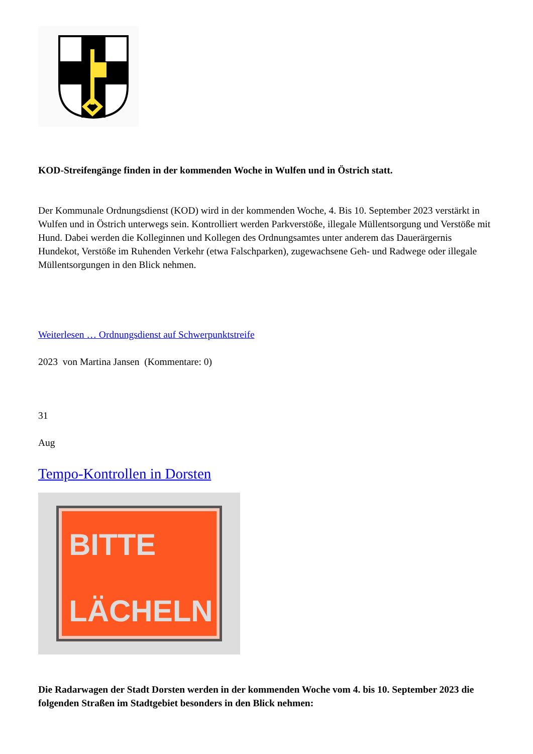KOD-Streifengänge finden in der kommenden Woche in Wulfen und in Östrich statt.
Der Kommunale Ordnungsdienst (KOD) wird in der kommenden Woche, 4. Bis 10. September 2023 verstärkt in Wulfen und in Östrich unterwegs sein. Kontrolliert werden Parkverstöße, illegale Müllentsorgung und Verstöße mit Hund. Dabei werden die Kolleginnen und Kollegen des Ordnungsamtes unter anderem das Dauerärgernis Hundekot, Verstöße im Ruhenden Verkehr (etwa Falschparken), zugewachsene Geh- und Radwege oder illegale Müllentsorgungen in den Blick nehmen.
Weiterlesen … Ordnungsdienst auf Schwerpunktstreife
2023 von Martina Jansen (Kommentare: 0)
31
Aug
Tempo-Kontrollen in Dorsten
BITTE
LÄCHELN
Die Radarwagen der Stadt Dorsten werden in der kommenden Woche vom 4. bis 10. September 2023 die folgenden Straßen im Stadtgebiet besonders in den Blick nehmen: